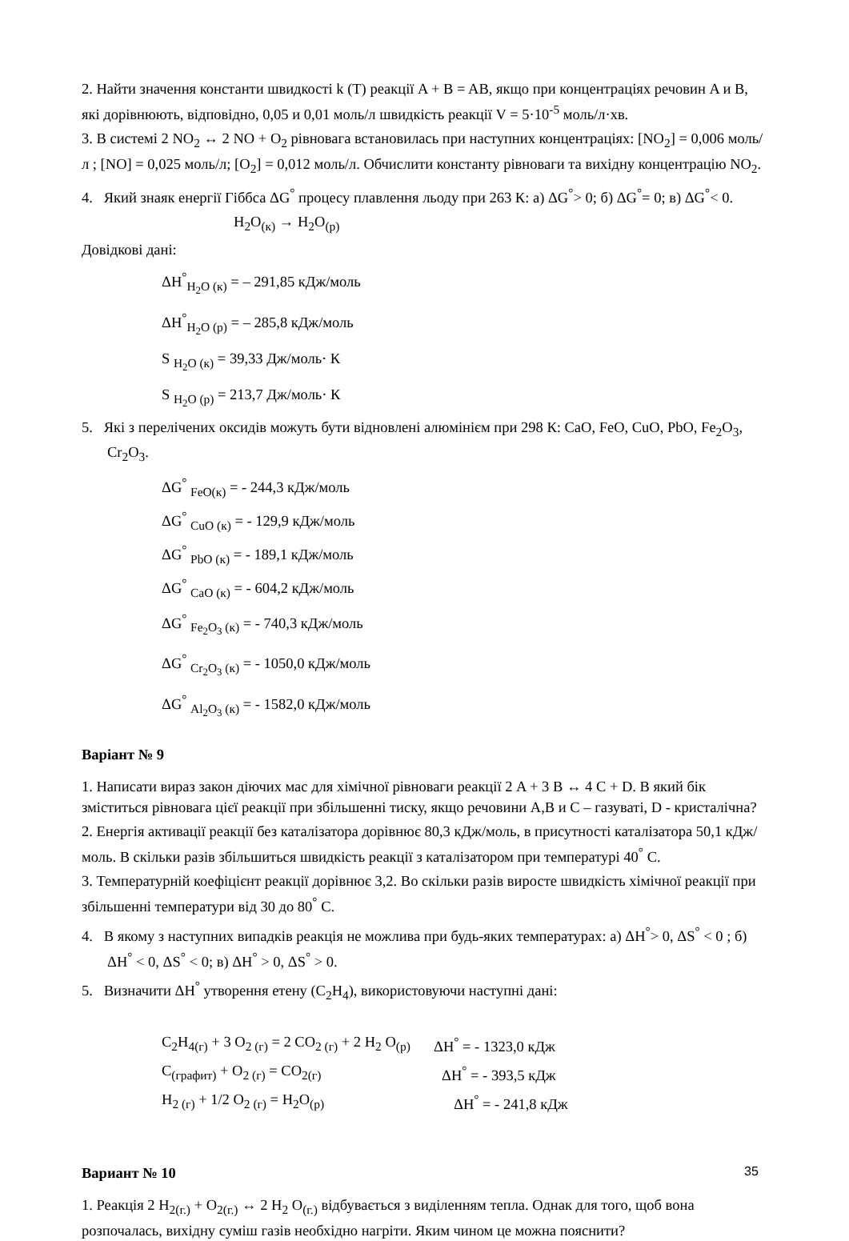2. Найти значення константи швидкості k (T) реакції A + B = AB, якщо при концентраціях речовин A и B, які дорівнюють, відповідно, 0,05 и 0,01 моль/л швидкість реакції V = 5·10<sup>-5</sup> моль/л·хв.
3. В системі 2 NO<sub>2</sub> ↔ 2 NO + O<sub>2</sub> рівновага встановилась при наступних концентраціях: [NO<sub>2</sub>] = 0,006 моль/л ; [NO] = 0,025 моль/л; [O<sub>2</sub>] = 0,012 моль/л. Обчислити константу рівноваги та вихідну концентрацію NO<sub>2</sub>.
4. Який знаяк енергії Гіббса ΔG<sup>°</sup> процесу плавлення льоду при 263 К: а) ΔG<sup>°</sup>> 0; б) ΔG<sup>°</sup>= 0; в) ΔG<sup>°</sup>< 0.
H<sub>2</sub>O<sub>(к)</sub> → H<sub>2</sub>O<sub>(р)</sub>
Довідкові дані:
ΔH<sup>°</sup><sub>H<sub>2</sub>O (к)</sub> = – 291,85 кДж/моль
ΔH<sup>°</sup><sub>H<sub>2</sub>O (р)</sub> = – 285,8 кДж/моль
S <sub>H<sub>2</sub>O (к)</sub> = 39,33 Дж/моль· К
S <sub>H<sub>2</sub>O (р)</sub> = 213,7 Дж/моль· К
5. Які з перелічених оксидів можуть бути відновлені алюмінієм при 298 К: CaO, FeO, CuO, PbO, Fe<sub>2</sub>O<sub>3</sub>, Cr<sub>2</sub>O<sub>3</sub>.
ΔG<sup>°</sup> <sub>FeO(к)</sub> = - 244,3 кДж/моль
ΔG<sup>°</sup> <sub>CuO (к)</sub> = - 129,9 кДж/моль
ΔG<sup>°</sup> <sub>PbO (к)</sub> = - 189,1 кДж/моль
ΔG<sup>°</sup> <sub>CaO (к)</sub> = - 604,2 кДж/моль
ΔG<sup>°</sup> <sub>Fe<sub>2</sub>O<sub>3</sub> (к)</sub> = - 740,3 кДж/моль
ΔG<sup>°</sup> <sub>Cr<sub>2</sub>O<sub>3</sub> (к)</sub> = - 1050,0 кДж/моль
ΔG<sup>°</sup> <sub>Al<sub>2</sub>O<sub>3</sub> (к)</sub> = - 1582,0 кДж/моль
Варіант № 9
1. Написати вираз закон діючих мас для хімічної рівноваги реакції 2 A + 3 B ↔ 4 C + D. В який бік зміститься рівновага цієї реакції при збільшенні тиску, якщо речовини A,B и C – газуваті, D - кристалічна?
2. Енергія активації реакції без каталізатора дорівнює 80,3 кДж/моль, в присутності каталізатора 50,1 кДж/ моль. В скільки разів збільшиться швидкість реакції з каталізатором при температурі 40<sup>°</sup> С.
3. Температурній коефіцієнт реакції дорівнює 3,2. Во скільки разів виросте швидкість хімічної реакції при збільшенні температури від 30 до 80<sup>°</sup> С.
4. В якому з наступних випадків реакція не можлива при будь-яких температурах: а) ΔH<sup>°</sup>> 0, ΔS<sup>°</sup> < 0 ; б) ΔH<sup>°</sup> < 0, ΔS<sup>°</sup> < 0; в) ΔH<sup>°</sup> > 0, ΔS<sup>°</sup> > 0.
5. Визначити ΔH<sup>°</sup> утворення етену (C<sub>2</sub>H<sub>4</sub>), використовуючи наступні дані:
C<sub>2</sub>H<sub>4(г)</sub> + 3 O<sub>2 (г)</sub> = 2 CO<sub>2 (г)</sub> + 2 H<sub>2</sub> O<sub>(р)</sub> ΔH<sup>°</sup> = - 1323,0 кДж
C<sub>(графит)</sub> + O<sub>2 (г)</sub> = CO<sub>2(г)</sub> ΔH<sup>°</sup> = - 393,5 кДж
H<sub>2 (г)</sub> + 1/2 O<sub>2 (г)</sub> = H<sub>2</sub>O<sub>(р)</sub> ΔH<sup>°</sup> = - 241,8 кДж
Вариант № 10
1. Реакція 2 H<sub>2(г.)</sub> + O<sub>2(г.)</sub> ↔ 2 H<sub>2</sub> O<sub>(г.)</sub> відбувається з виділенням тепла. Однак для того, щоб вона розпочалась, вихідну суміш газів необхідно нагріти. Яким чином це можна пояснити?
35